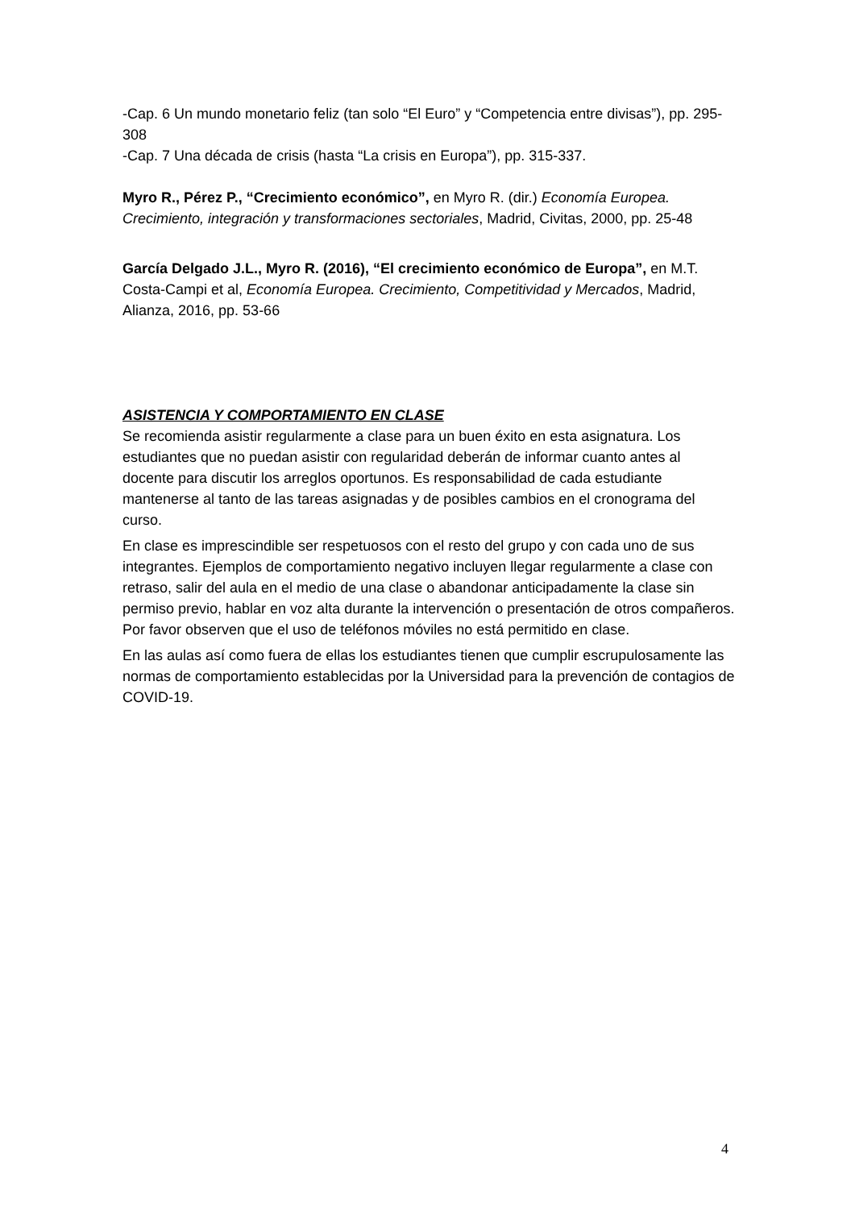-Cap. 6 Un mundo monetario feliz (tan solo “El Euro” y “Competencia entre divisas”), pp. 295-308
-Cap. 7 Una década de crisis (hasta “La crisis en Europa”), pp. 315-337.
Myro R., Pérez P., “Crecimiento económico”, en Myro R. (dir.) Economía Europea. Crecimiento, integración y transformaciones sectoriales, Madrid, Civitas, 2000, pp. 25-48
García Delgado J.L., Myro R. (2016), “El crecimiento económico de Europa”, en M.T. Costa-Campi et al, Economía Europea. Crecimiento, Competitividad y Mercados, Madrid, Alianza, 2016, pp. 53-66
ASISTENCIA Y COMPORTAMIENTO EN CLASE
Se recomienda asistir regularmente a clase para un buen éxito en esta asignatura. Los estudiantes que no puedan asistir con regularidad deberán de informar cuanto antes al docente para discutir los arreglos oportunos. Es responsabilidad de cada estudiante mantenerse al tanto de las tareas asignadas y de posibles cambios en el cronograma del curso.
En clase es imprescindible ser respetuosos con el resto del grupo y con cada uno de sus integrantes. Ejemplos de comportamiento negativo incluyen llegar regularmente a clase con retraso, salir del aula en el medio de una clase o abandonar anticipadamente la clase sin permiso previo, hablar en voz alta durante la intervención o presentación de otros compañeros. Por favor observen que el uso de teléfonos móviles no está permitido en clase.
En las aulas así como fuera de ellas los estudiantes tienen que cumplir escrupulosamente las normas de comportamiento establecidas por la Universidad para la prevención de contagios de COVID-19.
4